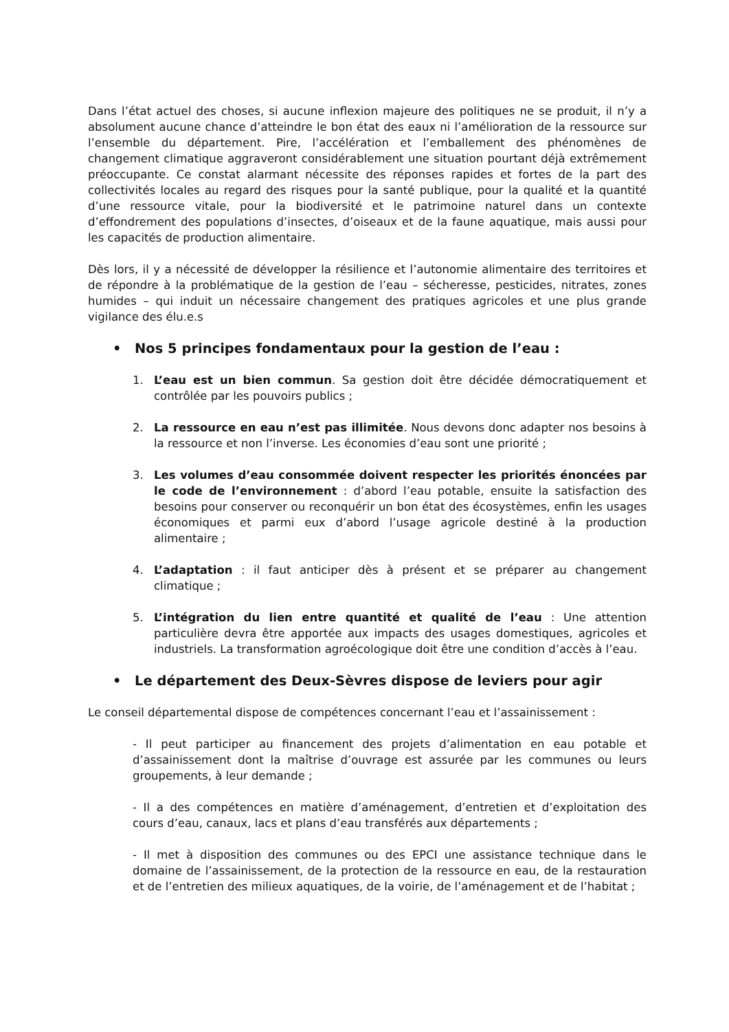Dans l’état actuel des choses, si aucune inflexion majeure des politiques ne se produit, il n’y a absolument aucune chance d’atteindre le bon état des eaux ni l’amélioration de la ressource sur l’ensemble du département. Pire, l’accélération et l’emballement des phénomènes de changement climatique aggraveront considérablement une situation pourtant déjà extrêmement préoccupante. Ce constat alarmant nécessite des réponses rapides et fortes de la part des collectivités locales au regard des risques pour la santé publique, pour la qualité et la quantité d’une ressource vitale, pour la biodiversité et le patrimoine naturel dans un contexte d’effondrement des populations d’insectes, d’oiseaux et de la faune aquatique, mais aussi pour les capacités de production alimentaire.
Dès lors, il y a nécessité de développer la résilience et l’autonomie alimentaire des territoires et de répondre à la problématique de la gestion de l’eau – sécheresse, pesticides, nitrates, zones humides – qui induit un nécessaire changement des pratiques agricoles et une plus grande vigilance des élu.e.s
• Nos 5 principes fondamentaux pour la gestion de l’eau :
1. L’eau est un bien commun. Sa gestion doit être décidée démocratiquement et contrôlée par les pouvoirs publics ;
2. La ressource en eau n’est pas illimitée. Nous devons donc adapter nos besoins à la ressource et non l’inverse. Les économies d’eau sont une priorité ;
3. Les volumes d’eau consommée doivent respecter les priorités énoncées par le code de l’environnement : d’abord l’eau potable, ensuite la satisfaction des besoins pour conserver ou reconquérir un bon état des écosystèmes, enfin les usages économiques et parmi eux d’abord l’usage agricole destiné à la production alimentaire ;
4. L’adaptation : il faut anticiper dès à présent et se préparer au changement climatique ;
5. L’intégration du lien entre quantité et qualité de l’eau : Une attention particulière devra être apportée aux impacts des usages domestiques, agricoles et industriels. La transformation agroécologique doit être une condition d’accès à l’eau.
• Le département des Deux-Sèvres dispose de leviers pour agir
Le conseil départemental dispose de compétences concernant l’eau et l’assainissement :
- Il peut participer au financement des projets d’alimentation en eau potable et d’assainissement dont la maîtrise d’ouvrage est assurée par les communes ou leurs groupements, à leur demande ;
- Il a des compétences en matière d’aménagement, d’entretien et d’exploitation des cours d’eau, canaux, lacs et plans d’eau transférés aux départements ;
- Il met à disposition des communes ou des EPCI une assistance technique dans le domaine de l’assainissement, de la protection de la ressource en eau, de la restauration et de l’entretien des milieux aquatiques, de la voirie, de l’aménagement et de l’habitat ;